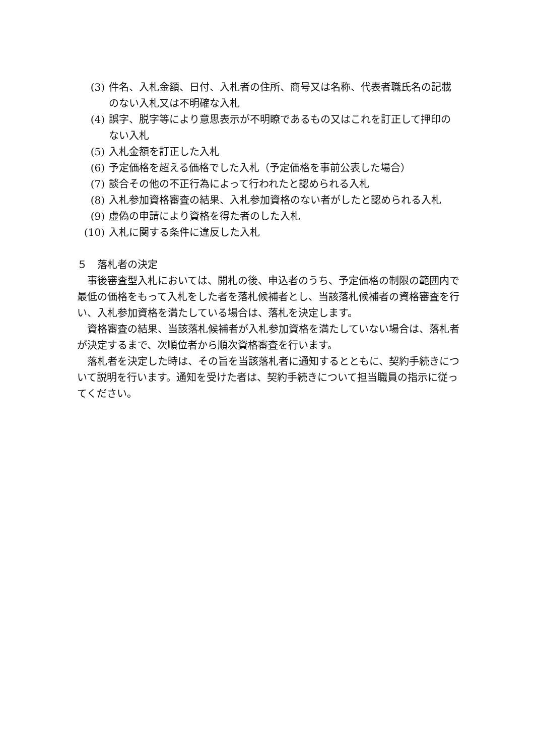(3) 件名、入札金額、日付、入札者の住所、商号又は名称、代表者職氏名の記載のない入札又は不明確な入札
(4) 誤字、脱字等により意思表示が不明瞭であるもの又はこれを訂正して押印のない入札
(5) 入札金額を訂正した入札
(6) 予定価格を超える価格でした入札（予定価格を事前公表した場合）
(7) 談合その他の不正行為によって行われたと認められる入札
(8) 入札参加資格審査の結果、入札参加資格のない者がしたと認められる入札
(9) 虚偽の申請により資格を得た者のした入札
(10) 入札に関する条件に違反した入札
５　落札者の決定
事後審査型入札においては、開札の後、申込者のうち、予定価格の制限の範囲内で最低の価格をもって入札をした者を落札候補者とし、当該落札候補者の資格審査を行い、入札参加資格を満たしている場合は、落札を決定します。
資格審査の結果、当該落札候補者が入札参加資格を満たしていない場合は、落札者が決定するまで、次順位者から順次資格審査を行います。
落札者を決定した時は、その旨を当該落札者に通知するとともに、契約手続きについて説明を行います。通知を受けた者は、契約手続きについて担当職員の指示に従ってください。